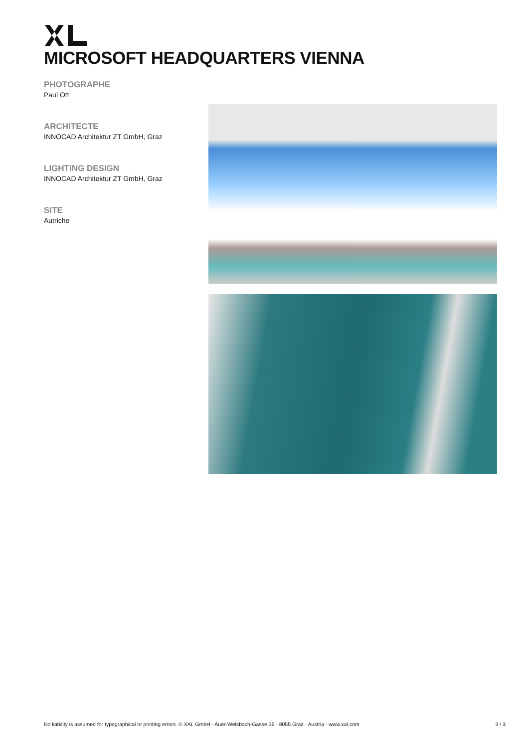MICROSOFT HEADQUARTERS VIENNA
PHOTOGRAPHE
Paul Ott
ARCHITECTE
INNOCAD Architektur ZT GmbH, Graz
LIGHTING DESIGN
INNOCAD Architektur ZT GmbH, Graz
SITE
Autriche
No liability is assumed for typographical or printing errors. © XAL GmbH · Auer-Welsbach-Gasse 36 · 8055 Graz · Austria · www.xal.com 3 / 3